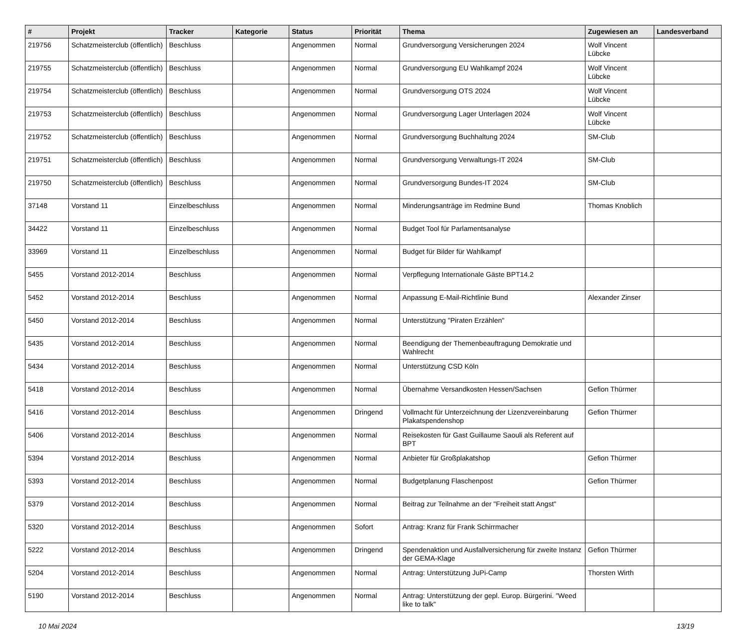| # | Projekt | Tracker | Kategorie | Status | Priorität | Thema | Zugewiesen an | Landesverband |
| --- | --- | --- | --- | --- | --- | --- | --- | --- |
| 219756 | Schatzmeisterclub (öffentlich) | Beschluss | | Angenommen | Normal | Grundversorgung Versicherungen 2024 | Wolf Vincent Lübcke | |
| 219755 | Schatzmeisterclub (öffentlich) | Beschluss | | Angenommen | Normal | Grundversorgung EU Wahlkampf 2024 | Wolf Vincent Lübcke | |
| 219754 | Schatzmeisterclub (öffentlich) | Beschluss | | Angenommen | Normal | Grundversorgung OTS 2024 | Wolf Vincent Lübcke | |
| 219753 | Schatzmeisterclub (öffentlich) | Beschluss | | Angenommen | Normal | Grundversorgung Lager Unterlagen 2024 | Wolf Vincent Lübcke | |
| 219752 | Schatzmeisterclub (öffentlich) | Beschluss | | Angenommen | Normal | Grundversorgung Buchhaltung 2024 | SM-Club | |
| 219751 | Schatzmeisterclub (öffentlich) | Beschluss | | Angenommen | Normal | Grundversorgung Verwaltungs-IT 2024 | SM-Club | |
| 219750 | Schatzmeisterclub (öffentlich) | Beschluss | | Angenommen | Normal | Grundversorgung Bundes-IT 2024 | SM-Club | |
| 37148 | Vorstand 11 | Einzelbeschluss | | Angenommen | Normal | Minderungsanträge im Redmine Bund | Thomas Knoblich | |
| 34422 | Vorstand 11 | Einzelbeschluss | | Angenommen | Normal | Budget Tool für Parlamentsanalyse | | |
| 33969 | Vorstand 11 | Einzelbeschluss | | Angenommen | Normal | Budget für Bilder für Wahlkampf | | |
| 5455 | Vorstand 2012-2014 | Beschluss | | Angenommen | Normal | Verpflegung Internationale Gäste BPT14.2 | | |
| 5452 | Vorstand 2012-2014 | Beschluss | | Angenommen | Normal | Anpassung E-Mail-Richtlinie Bund | Alexander Zinser | |
| 5450 | Vorstand 2012-2014 | Beschluss | | Angenommen | Normal | Unterstützung "Piraten Erzählen" | | |
| 5435 | Vorstand 2012-2014 | Beschluss | | Angenommen | Normal | Beendigung der Themenbeauftragung Demokratie und Wahlrecht | | |
| 5434 | Vorstand 2012-2014 | Beschluss | | Angenommen | Normal | Unterstützung CSD Köln | | |
| 5418 | Vorstand 2012-2014 | Beschluss | | Angenommen | Normal | Übernahme Versandkosten Hessen/Sachsen | Gefion Thürmer | |
| 5416 | Vorstand 2012-2014 | Beschluss | | Angenommen | Dringend | Vollmacht für Unterzeichnung der Lizenzvereinbarung Plakatspendenshop | Gefion Thürmer | |
| 5406 | Vorstand 2012-2014 | Beschluss | | Angenommen | Normal | Reisekosten für Gast Guillaume Saouli als Referent auf BPT | | |
| 5394 | Vorstand 2012-2014 | Beschluss | | Angenommen | Normal | Anbieter für Großplakatshop | Gefion Thürmer | |
| 5393 | Vorstand 2012-2014 | Beschluss | | Angenommen | Normal | Budgetplanung Flaschenpost | Gefion Thürmer | |
| 5379 | Vorstand 2012-2014 | Beschluss | | Angenommen | Normal | Beitrag zur Teilnahme an der "Freiheit statt Angst" | | |
| 5320 | Vorstand 2012-2014 | Beschluss | | Angenommen | Sofort | Antrag: Kranz für Frank Schirrmacher | | |
| 5222 | Vorstand 2012-2014 | Beschluss | | Angenommen | Dringend | Spendenaktion und Ausfallversicherung für zweite Instanz der GEMA-Klage | Gefion Thürmer | |
| 5204 | Vorstand 2012-2014 | Beschluss | | Angenommen | Normal | Antrag: Unterstützung JuPi-Camp | Thorsten Wirth | |
| 5190 | Vorstand 2012-2014 | Beschluss | | Angenommen | Normal | Antrag: Unterstützung der gepl. Europ. Bürgerini. "Weed like to talk" | | |
10 Mai 2024 13/19